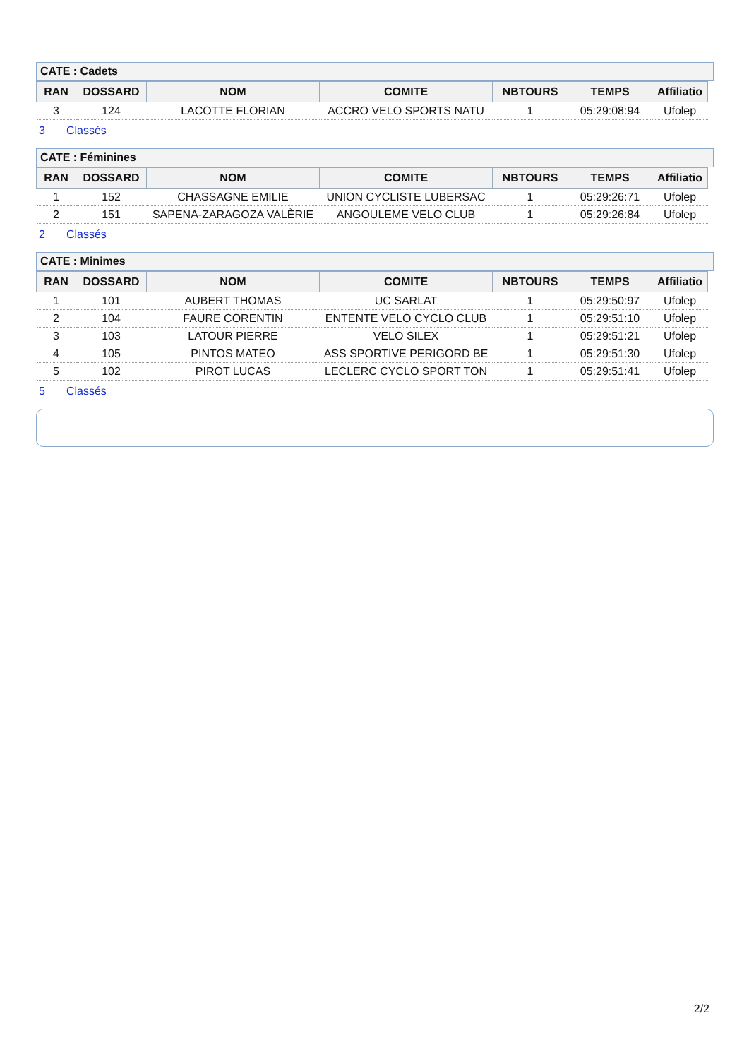CATE : Cadets
| RAN | DOSSARD | NOM | COMITE | NBTOURS | TEMPS | Affiliatio |
| --- | --- | --- | --- | --- | --- | --- |
| 3 | 124 | LACOTTE FLORIAN | ACCRO VELO SPORTS NATU | 1 | 05:29:08:94 | Ufolep |
3 Classés
CATE : Féminines
| RAN | DOSSARD | NOM | COMITE | NBTOURS | TEMPS | Affiliatio |
| --- | --- | --- | --- | --- | --- | --- |
| 1 | 152 | CHASSAGNE EMILIE | UNION CYCLISTE LUBERSAC | 1 | 05:29:26:71 | Ufolep |
| 2 | 151 | SAPENA-ZARAGOZA VALÈRIE | ANGOULEME VELO CLUB | 1 | 05:29:26:84 | Ufolep |
2 Classés
CATE : Minimes
| RAN | DOSSARD | NOM | COMITE | NBTOURS | TEMPS | Affiliatio |
| --- | --- | --- | --- | --- | --- | --- |
| 1 | 101 | AUBERT THOMAS | UC SARLAT | 1 | 05:29:50:97 | Ufolep |
| 2 | 104 | FAURE CORENTIN | ENTENTE VELO CYCLO CLUB | 1 | 05:29:51:10 | Ufolep |
| 3 | 103 | LATOUR PIERRE | VELO SILEX | 1 | 05:29:51:21 | Ufolep |
| 4 | 105 | PINTOS MATEO | ASS SPORTIVE PERIGORD BE | 1 | 05:29:51:30 | Ufolep |
| 5 | 102 | PIROT LUCAS | LECLERC CYCLO SPORT TON | 1 | 05:29:51:41 | Ufolep |
5 Classés
2/2